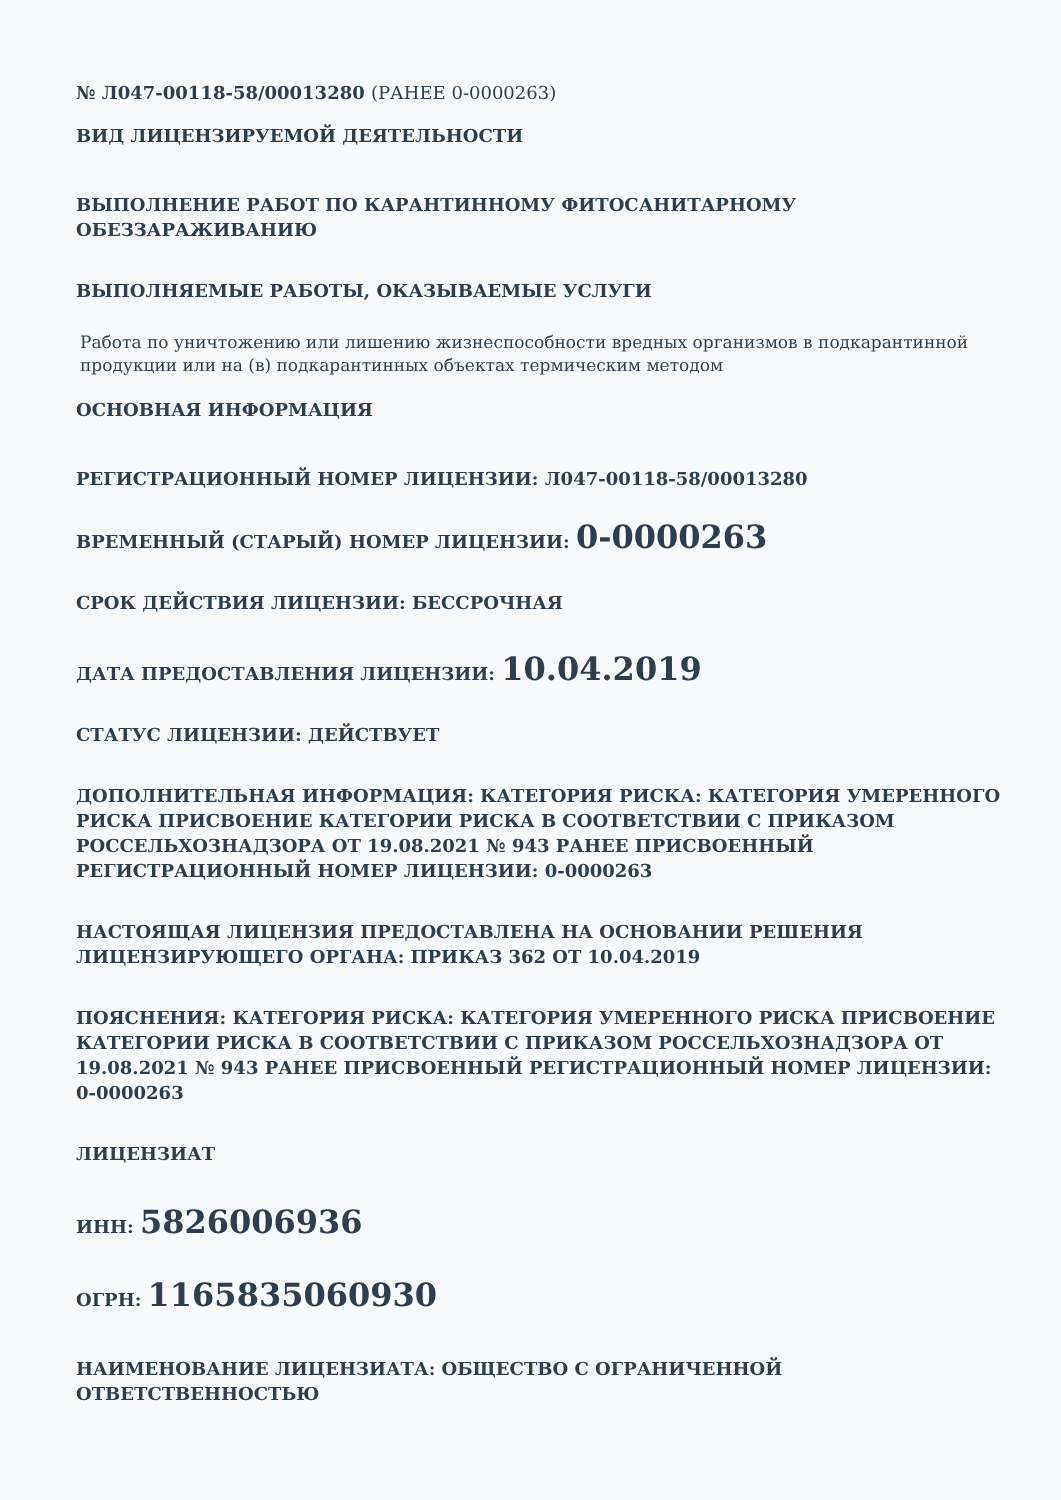№ Л047-00118-58/00013280 (РАНЕЕ 0-0000263)
ВИД ЛИЦЕНЗИРУЕМОЙ ДЕЯТЕЛЬНОСТИ
ВЫПОЛНЕНИЕ РАБОТ ПО КАРАНТИННОМУ ФИТОСАНИТАРНОМУ ОБЕЗЗАРАЖИВАНИЮ
ВЫПОЛНЯЕМЫЕ РАБОТЫ, ОКАЗЫВАЕМЫЕ УСЛУГИ
Работа по уничтожению или лишению жизнеспособности вредных организмов в подкарантинной продукции или на (в) подкарантинных объектах термическим методом
ОСНОВНАЯ ИНФОРМАЦИЯ
РЕГИСТРАЦИОННЫЙ НОМЕР ЛИЦЕНЗИИ: Л047-00118-58/00013280
ВРЕМЕННЫЙ (СТАРЫЙ) НОМЕР ЛИЦЕНЗИИ: 0-0000263
СРОК ДЕЙСТВИЯ ЛИЦЕНЗИИ: БЕССРОЧНАЯ
ДАТА ПРЕДОСТАВЛЕНИЯ ЛИЦЕНЗИИ: 10.04.2019
СТАТУС ЛИЦЕНЗИИ: ДЕЙСТВУЕТ
ДОПОЛНИТЕЛЬНАЯ ИНФОРМАЦИЯ: КАТЕГОРИЯ РИСКА: КАТЕГОРИЯ УМЕРЕННОГО РИСКА ПРИСВОЕНИЕ КАТЕГОРИИ РИСКА В СООТВЕТСТВИИ С ПРИКАЗОМ РОССЕЛЬХОЗНАДЗОРА ОТ 19.08.2021 № 943 РАНЕЕ ПРИСВОЕННЫЙ РЕГИСТРАЦИОННЫЙ НОМЕР ЛИЦЕНЗИИ: 0-0000263
НАСТОЯЩАЯ ЛИЦЕНЗИЯ ПРЕДОСТАВЛЕНА НА ОСНОВАНИИ РЕШЕНИЯ ЛИЦЕНЗИРУЮЩЕГО ОРГАНА: ПРИКАЗ 362 ОТ 10.04.2019
ПОЯСНЕНИЯ: КАТЕГОРИЯ РИСКА: КАТЕГОРИЯ УМЕРЕННОГО РИСКА ПРИСВОЕНИЕ КАТЕГОРИИ РИСКА В СООТВЕТСТВИИ С ПРИКАЗОМ РОССЕЛЬХОЗНАДЗОРА ОТ 19.08.2021 № 943 РАНЕЕ ПРИСВОЕННЫЙ РЕГИСТРАЦИОННЫЙ НОМЕР ЛИЦЕНЗИИ: 0-0000263
ЛИЦЕНЗИАТ
ИНН: 5826006936
ОГРН: 1165835060930
НАИМЕНОВАНИЕ ЛИЦЕНЗИАТА: ОБЩЕСТВО С ОГРАНИЧЕННОЙ ОТВЕТСТВЕННОСТЬЮ